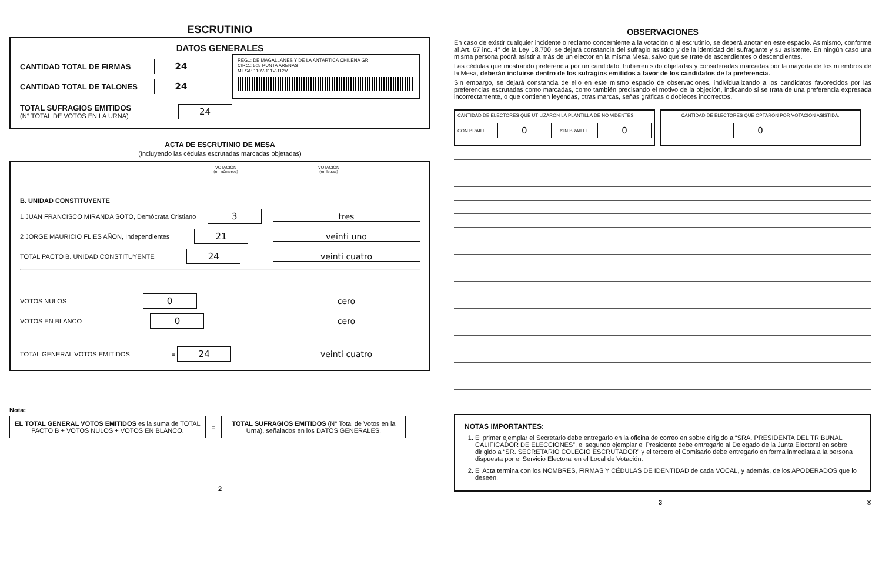ESCRUTINIO
DATOS GENERALES
CANTIDAD TOTAL DE FIRMAS 24
CANTIDAD TOTAL DE TALONES 24
REG..: DE MAGALLANES Y DE LA ANTARTICA CHILENA GR
CIRC.: 505 PUNTA ARENAS
MESA: 110V-111V-112V
TOTAL SUFRAGIOS EMITIDOS
(N° TOTAL DE VOTOS EN LA URNA)
24
ACTA DE ESCRUTINIO DE MESA
(Incluyendo las cédulas escrutadas marcadas objetadas)
VOTACIÓN
(en números) VOTACIÓN
(en letras)
B. UNIDAD CONSTITUYENTE
1 JUAN FRANCISCO MIRANDA SOTO, Demócrata Cristiano 3 tres
2 JORGE MAURICIO FLIES AÑON, Independientes 21 veinti uno
TOTAL PACTO B. UNIDAD CONSTITUYENTE 24 veinti cuatro
VOTOS NULOS 0 cero
VOTOS EN BLANCO 0 cero
TOTAL GENERAL VOTOS EMITIDOS = 24 veinti cuatro
Nota:
EL TOTAL GENERAL VOTOS EMITIDOS es la suma de TOTAL PACTO B + VOTOS NULOS + VOTOS EN BLANCO.
=
TOTAL SUFRAGIOS EMITIDOS (N° Total de Votos en la Urna), señalados en los DATOS GENERALES.
2
OBSERVACIONES
En caso de existir cualquier incidente o reclamo concerniente a la votación o al escrutinio, se deberá anotar en este espacio. Asimismo, conforme al Art. 67 inc. 4° de la Ley 18.700, se dejará constancia del sufragio asistido y de la identidad del sufragante y su asistente. En ningún caso una misma persona podrá asistir a más de un elector en la misma Mesa, salvo que se trate de ascendientes o descendientes.
Las cédulas que mostrando preferencia por un candidato, hubieren sido objetadas y consideradas marcadas por la mayoría de los miembros de la Mesa, deberán incluirse dentro de los sufragios emitidos a favor de los candidatos de la preferencia.
Sin embargo, se dejará constancia de ello en este mismo espacio de observaciones, individualizando a los candidatos favorecidos por las preferencias escrutadas como marcadas, como también precisando el motivo de la objeción, indicando si se trata de una preferencia expresada incorrectamente, o que contienen leyendas, otras marcas, señas gráficas o dobleces incorrectos.
CANTIDAD DE ELECTORES QUE UTILIZARON LA PLANTILLA DE NO VIDENTES
CON BRAILLE 0 SIN BRAILLE 0
CANTIDAD DE ELECTORES QUE OPTARON POR VOTACIÓN ASISTIDA.
0
NOTAS IMPORTANTES:
1. El primer ejemplar el Secretario debe entregarlo en la oficina de correo en sobre dirigido a “SRA. PRESIDENTA DEL TRIBUNAL CALIFICADOR DE ELECCIONES”, el segundo ejemplar el Presidente debe entregarlo al Delegado de la Junta Electoral en sobre dirigido a “SR. SECRETARIO COLEGIO ESCRUTADOR” y el tercero el Comisario debe entregarlo en forma inmediata a la persona dispuesta por el Servicio Electoral en el Local de Votación.
2. El Acta termina con los NOMBRES, FIRMAS Y CÉDULAS DE IDENTIDAD de cada VOCAL, y además, de los APODERADOS que lo deseen.
3 ®